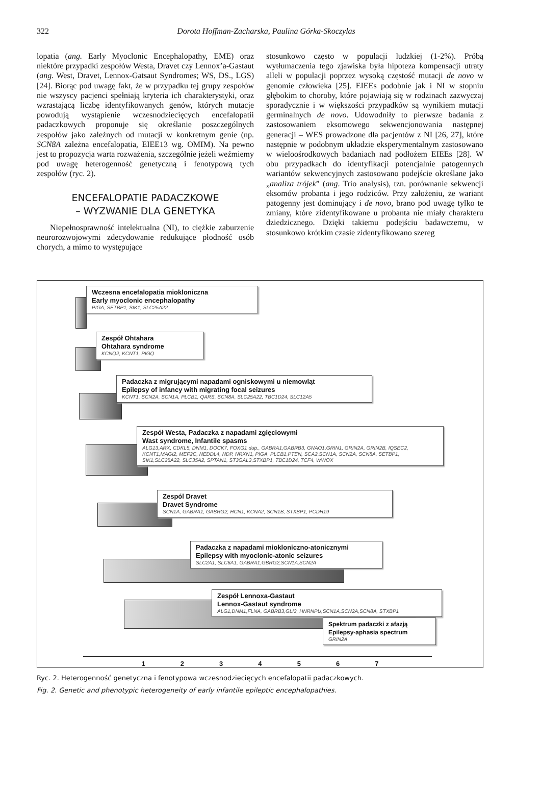322
Dorota Hoffman-Zacharska, Paulina Górka-Skoczylas
lopatia (ang. Early Myoclonic Encephalopathy, EME) oraz niektóre przypadki zespołów Westa, Dravet czy Lennox’a-Gastaut (ang. West, Dravet, Lennox-Gatsaut Syndromes; WS, DS., LGS) [24]. Biorąc pod uwagę fakt, że w przypadku tej grupy zespołów nie wszyscy pacjenci spełniają kryteria ich charakterystyki, oraz wzrastającą liczbę identyfikowanych genów, których mutacje powodują wystąpienie wczesnodziecięcych encefalopatii padaczkowych proponuje się określanie poszczególnych zespołów jako zależnych od mutacji w konkretnym genie (np. SCN8A zależna encefalopatia, EIEE13 wg. OMIM). Na pewno jest to propozycja warta rozważenia, szczególnie jeżeli weźmiemy pod uwagę heterogenność genetyczną i fenotypową tych zespołów (ryc. 2).
ENCEFALOPATIE PADACZKOWE
– WYZWANIE DLA GENETYKA
Niepełnosprawność intelektualna (NI), to ciężkie zaburzenie neurorozwojowymi zdecydowanie redukujące płodność osób chorych, a mimo to występujące
stosunkowo często w populacji ludzkiej (1-2%). Próbą wytłumaczenia tego zjawiska była hipoteza kompensacji utraty alleli w populacji poprzez wysoką częstość mutacji de novo w genomie człowieka [25]. EIEEs podobnie jak i NI w stopniu głębokim to choroby, które pojawiają się w rodzinach zazwyczaj sporadycznie i w większości przypadków są wynikiem mutacji germinalnych de novo. Udowodniły to pierwsze badania z zastosowaniem eksomowego sekwencjonowania następnej generacji – WES prowadzone dla pacjentów z NI [26, 27], które następnie w podobnym układzie eksperymentalnym zastosowano w wieloośrodkowych badaniach nad podłożem EIEEs [28]. W obu przypadkach do identyfikacji potencjalnie patogennych wariantów sekwencyjnych zastosowano podejście określane jako „analiza trójek” (ang. Trio analysis), tzn. porównanie sekwencji eksomów probanta i jego rodziców. Przy założeniu, że wariant patogenny jest dominujący i de novo, brano pod uwagę tylko te zmiany, które zidentyfikowane u probanta nie miały charakteru dziedzicznego. Dzięki takiemu podejściu badawczemu, w stosunkowo krótkim czasie zidentyfikowano szereg
Wczesna encefalopatia miokloniczna
Early myoclonic encephalopathy
PIGA, SETBP1, SIK1, SLC25A22
Zespół Ohtahara
Ohtahara syndrome
KCNQ2, KCNT1, PIGQ
Padaczka z migrującymi napadami ogniskowymi u niemowląt
Epilepsy of infancy with migrating focal seizures
KCNT1, SCN2A, SCN1A, PLCB1, QARS, SCN8A, SLC25A22, TBC1D24, SLC12A5
Zespół Westa, Padaczka z napadami zgięciowymi
Wast syndrome, Infantile spasms
ALG13,ARX, CDKL5, DNM1, DOCK7, FOXG1 dup., GABRA1,GABRB3, GNAO1,GRIN1, GRIN2A, GRIN2B, IQSEC2, KCNT1,MAGI2, MEF2C, NEDDL4, NDP, NRXN1, PIGA, PLCB1,PTEN, SCA2,SCN1A, SCN2A, SCN8A, SETBP1, SIK1,SLC25A22, SLC35A2, SPTAN1, ST3GAL3,STXBP1, TBC1D24, TCF4, WWOX
Zespól Dravet
Dravet Syndrome
SCN1A, GABRA1, GABRG2, HCN1, KCNA2, SCN1B, STXBP1, PCDH19
Padaczka z napadami miokloniczno-atonicznymi
Epilepsy with myoclonic-atonic seizures
SLC2A1, SLC6A1, GABRA1,GBRG2,SCN1A,SCN2A
Zespół Lennoxa-Gastaut
Lennox-Gastaut syndrome
ALG1,DNM1,FLNA, GABRB3,GLI3, HNRNPU,SCN1A,SCN2A,SCN8A, STXBP1
Spektrum padaczki z afazją
Epilepsy-aphasia spectrum
GRIN2A
1 2 3 4 5 6 7
Ryc. 2. Heterogenność genetyczna i fenotypowa wczesnodziecięcych encefalopatii padaczkowych.
Fig. 2. Genetic and phenotypic heterogeneity of early infantile epileptic encephalopathies.